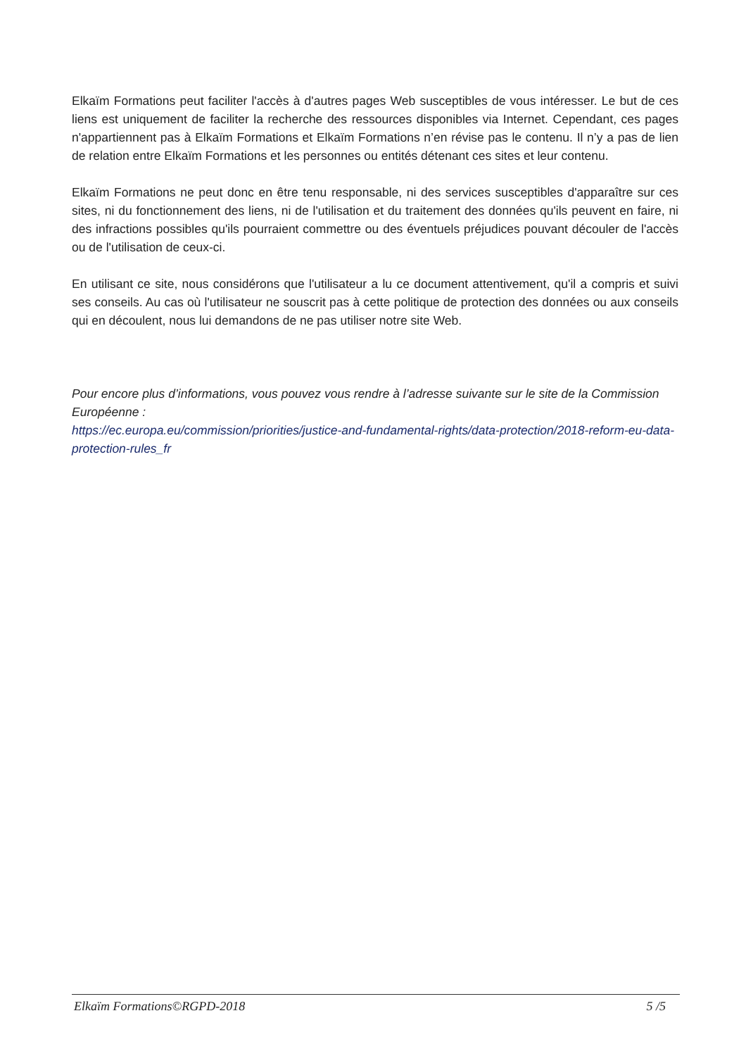Elkaïm Formations peut faciliter l'accès à d'autres pages Web susceptibles de vous intéresser. Le but de ces liens est uniquement de faciliter la recherche des ressources disponibles via Internet. Cependant, ces pages n'appartiennent pas à Elkaïm Formations et Elkaïm Formations n’en révise pas le contenu. Il n’y a pas de lien de relation entre Elkaïm Formations et les personnes ou entités détenant ces sites et leur contenu.
Elkaïm Formations ne peut donc en être tenu responsable, ni des services susceptibles d'apparaître sur ces sites, ni du fonctionnement des liens, ni de l'utilisation et du traitement des données qu'ils peuvent en faire, ni des infractions possibles qu'ils pourraient commettre ou des éventuels préjudices pouvant découler de l'accès ou de l'utilisation de ceux-ci.
En utilisant ce site, nous considérons que l'utilisateur a lu ce document attentivement, qu'il a compris et suivi ses conseils. Au cas où l'utilisateur ne souscrit pas à cette politique de protection des données ou aux conseils qui en découlent, nous lui demandons de ne pas utiliser notre site Web.
Pour encore plus d’informations, vous pouvez vous rendre à l’adresse suivante sur le site de la Commission Européenne :
https://ec.europa.eu/commission/priorities/justice-and-fundamental-rights/data-protection/2018-reform-eu-data-protection-rules_fr
Elkaïm Formations©RGPD-2018 5 /5